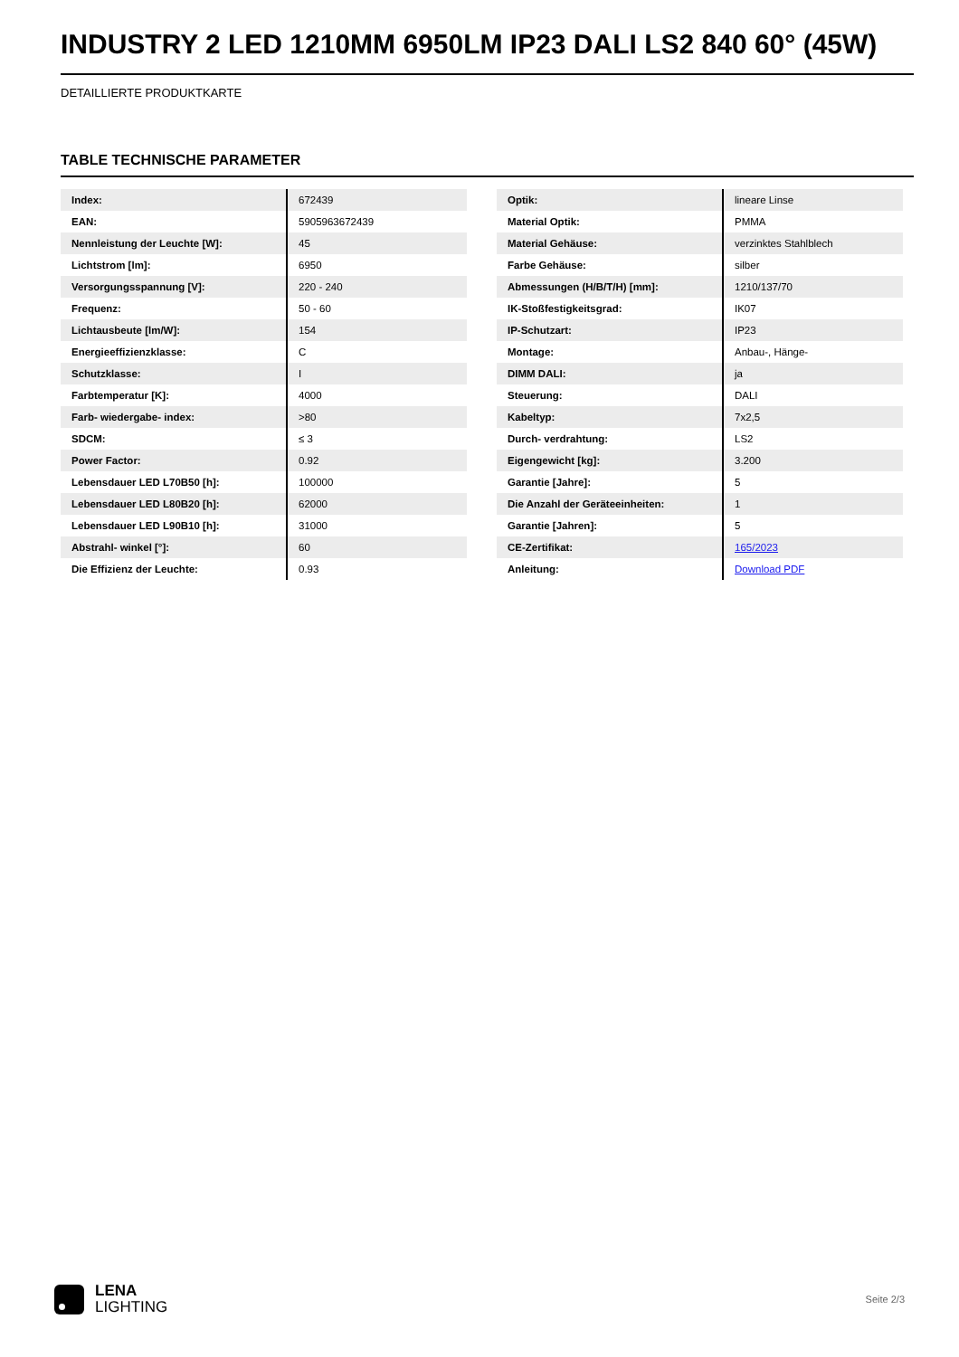INDUSTRY 2 LED 1210MM 6950LM IP23 DALI LS2 840 60° (45W)
DETAILLIERTE PRODUKTKARTE
TABLE TECHNISCHE PARAMETER
| Index: | 672439 |
| EAN: | 5905963672439 |
| Nennleistung der Leuchte [W]: | 45 |
| Lichtstrom [lm]: | 6950 |
| Versorgungsspannung [V]: | 220 - 240 |
| Frequenz: | 50 - 60 |
| Lichtausbeute [lm/W]: | 154 |
| Energieeffizienzklasse: | C |
| Schutzklasse: | I |
| Farbtemperatur [K]: | 4000 |
| Farb- wiedergabe- index: | >80 |
| SDCM: | ≤ 3 |
| Power Factor: | 0.92 |
| Lebensdauer LED L70B50 [h]: | 100000 |
| Lebensdauer LED L80B20 [h]: | 62000 |
| Lebensdauer LED L90B10 [h]: | 31000 |
| Abstrahl- winkel [°]: | 60 |
| Die Effizienz der Leuchte: | 0.93 |
| Optik: | lineare Linse |
| Material Optik: | PMMA |
| Material Gehäuse: | verzinktes Stahlblech |
| Farbe Gehäuse: | silber |
| Abmessungen (H/B/T/H) [mm]: | 1210/137/70 |
| IK-Stoßfestigkeitsgrad: | IK07 |
| IP-Schutzart: | IP23 |
| Montage: | Anbau-, Hänge- |
| DIMM DALI: | ja |
| Steuerung: | DALI |
| Kabeltyp: | 7x2,5 |
| Durch- verdrahtung: | LS2 |
| Eigengewicht [kg]: | 3.200 |
| Garantie [Jahre]: | 5 |
| Die Anzahl der Geräteeinheiten: | 1 |
| Garantie [Jahren]: | 5 |
| CE-Zertifikat: | 165/2023 |
| Anleitung: | Download PDF |
LENA
LIGHTING
Seite 2/3